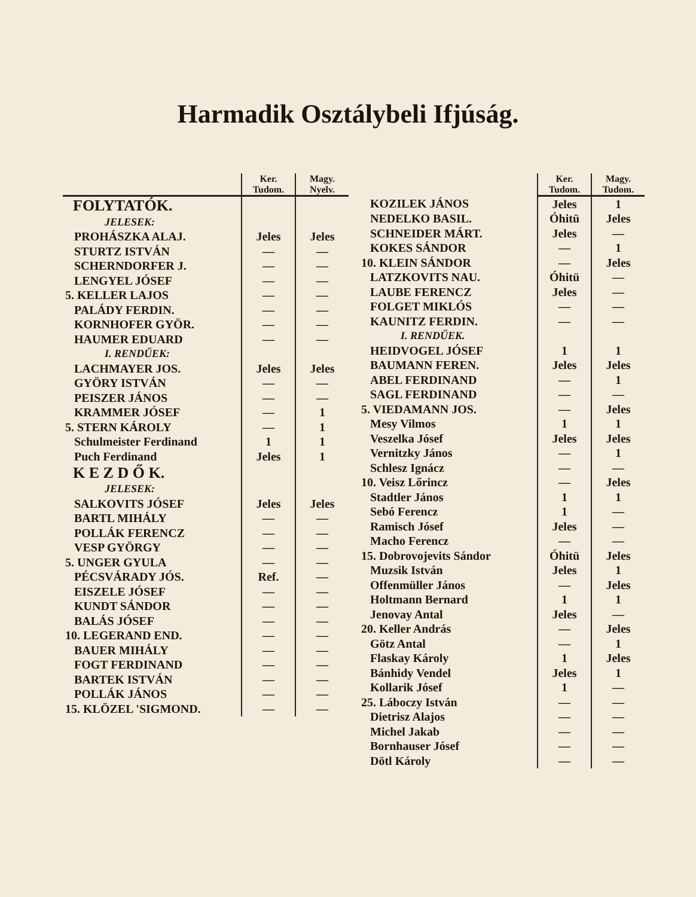Harmadik Osztálybeli Ifjúság.
| | Ker. Tudom. | Magy. Nyelv. |
| --- | --- | --- |
| FOLYTATÓK. | | |
| JELESEK: | | |
| PROHÁSZKA ALAJ. | Jeles | Jeles |
| STURTZ ISTVÁN | — | — |
| SCHERNDORFER J. | — | — |
| LENGYEL JÓSEF | — | — |
| 5. KELLER LAJOS | — | — |
| PALÁDY FERDIN. | — | — |
| KORNHOFER GYÖR. | — | — |
| HAUMER EDUARD | — | — |
| I. RENDŰEK: | | |
| LACHMAYER JOS. | Jeles | Jeles |
| GYÖRY ISTVÁN | — | — |
| PEISZER JÁNOS | — | — |
| KRAMMER JÓSEF | — | 1 |
| 5. STERN KÁROLY | — | 1 |
| Schulmeister Ferdinand | 1 | 1 |
| Puch Ferdinand | Jeles | 1 |
| K E Z D Ő K. | | |
| JELESEK: | | |
| SALKOVITS JÓSEF | Jeles | Jeles |
| BARTL MIHÁLY | — | — |
| POLLÁK FERENCZ | — | — |
| VESP GYÖRGY | — | — |
| 5. UNGER GYULA | — | — |
| PÉCSVÁRADY JÓS. | Ref. | — |
| EISZELE JÓSEF | — | — |
| KUNDT SÁNDOR | — | — |
| BALÁS JÓSEF | — | — |
| 10. LEGERAND END. | — | — |
| BAUER MIHÁLY | — | — |
| FOGT FERDINAND | — | — |
| BARTEK ISTVÁN | — | — |
| POLLÁK JÁNOS | — | — |
| 15. KLÖZEL 'SIGMOND. | — | — |
| | Ker. Tudom. | Magy. Tudom. |
| --- | --- | --- |
| KOZILEK JÁNOS | Jeles | 1 |
| NEDELKO BASIL. | Óhitü | Jeles |
| SCHNEIDER MÁRT. | Jeles | — |
| KOKES SÁNDOR | — | 1 |
| 10. KLEIN SÁNDOR | — | Jeles |
| LATZKOVITS NAU. | Óhitü | — |
| LAUBE FERENCZ | Jeles | — |
| FOLGET MIKLÓS | — | — |
| KAUNITZ FERDIN. | — | — |
| I. RENDŰEK. | | |
| HEIDVOGEL JÓSEF | 1 | 1 |
| BAUMANN FEREN. | Jeles | Jeles |
| ABEL FERDINAND | — | 1 |
| SAGL FERDINAND | — | — |
| 5. VIEDAMANN JOS. | — | Jeles |
| Mesy Vilmos | 1 | 1 |
| Veszelka Jósef | Jeles | Jeles |
| Vernitzky János | — | 1 |
| Schlesz Ignácz | — | — |
| 10. Veisz Lőrincz | — | Jeles |
| Stadtler János | 1 | 1 |
| Sebó Ferencz | 1 | — |
| Ramisch Jósef | Jeles | — |
| Macho Ferencz | — | — |
| 15. Dobrovojevits Sándor | Óhitü | Jeles |
| Muzsik István | Jeles | 1 |
| Offenmüller János | — | Jeles |
| Holtmann Bernard | 1 | 1 |
| Jenovay Antal | Jeles | — |
| 20. Keller András | — | Jeles |
| Götz Antal | — | 1 |
| Flaskay Károly | 1 | Jeles |
| Bánhidy Vendel | Jeles | 1 |
| Kollarik Jósef | 1 | — |
| 25. Láboczy István | — | — |
| Dietrisz Alajos | — | — |
| Michel Jakab | — | — |
| Bornhauser Jósef | — | — |
| Dötl Károly | — | — |